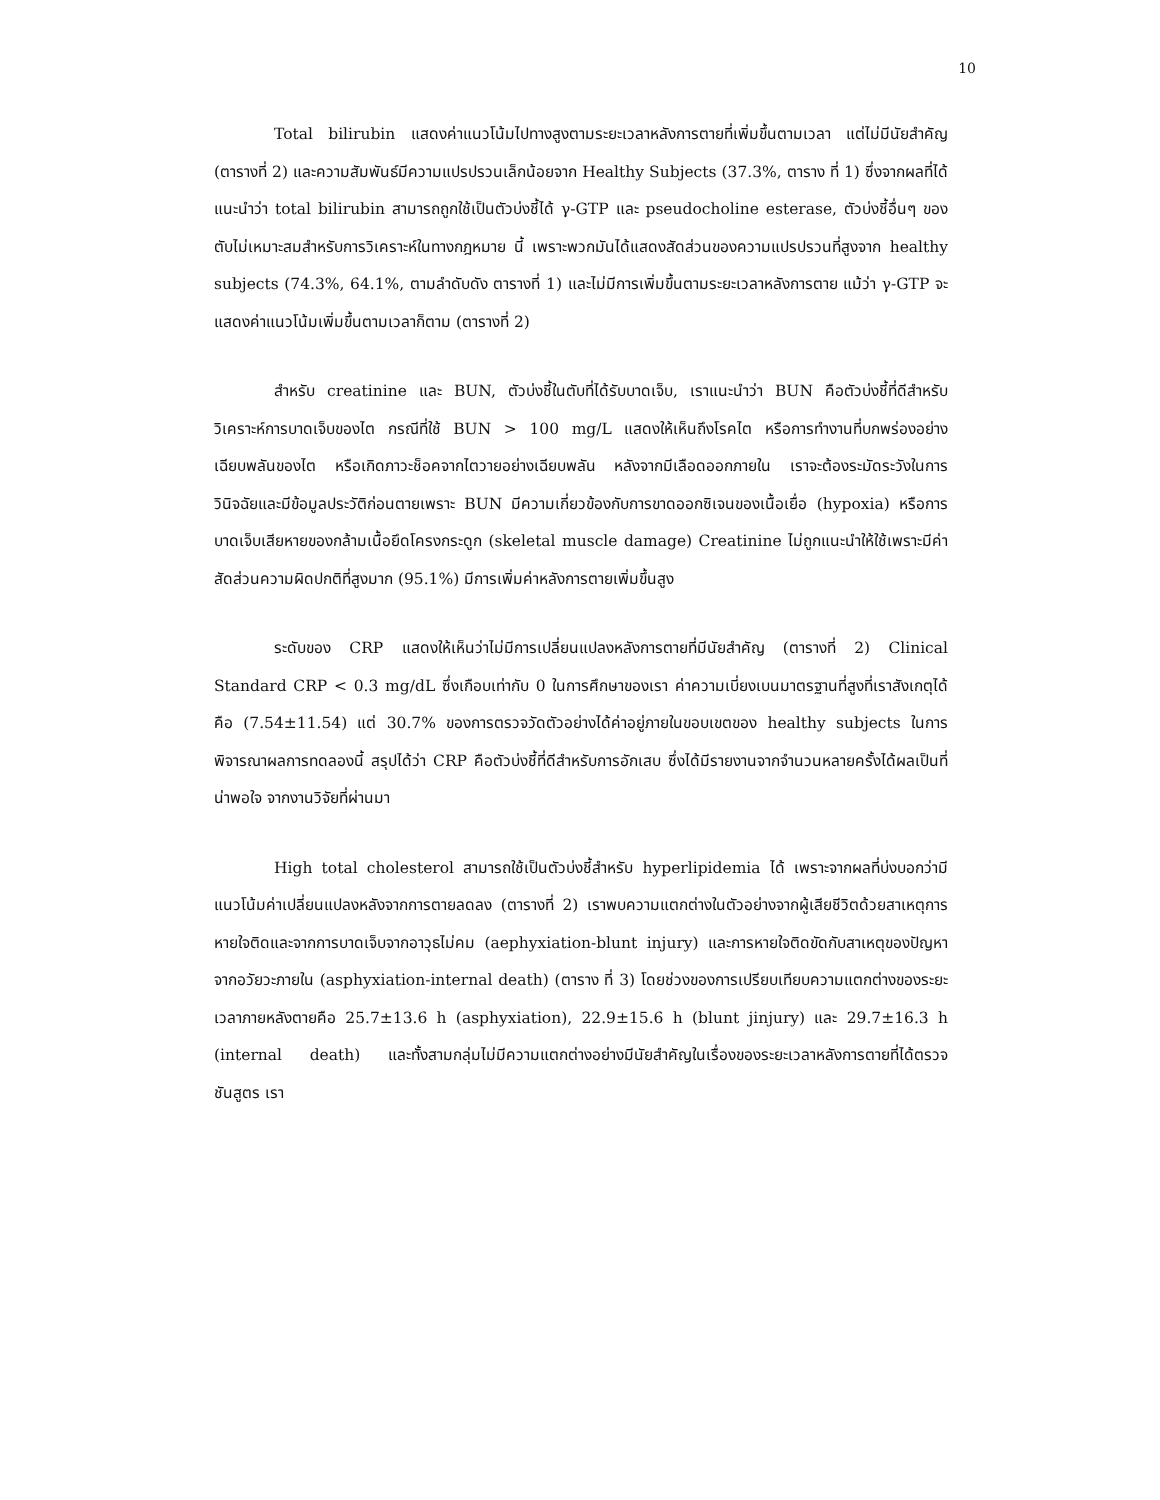10
Total bilirubin แสดงค่าแนวโน้มไปทางสูงตามระยะเวลาหลังการตายที่เพิ่มขึ้นตามเวลา แต่ไม่มีนัยสำคัญ (ตารางที่ 2) และความสัมพันธ์มีความแปรปรวนเล็กน้อยจาก Healthy Subjects (37.3%, ตาราง ที่ 1) ซึ่งจากผลที่ได้แนะนำว่า total bilirubin สามารถถูกใช้เป็นตัวบ่งชี้ได้ γ-GTP และ pseudocholine esterase, ตัวบ่งชี้อื่นๆ ของตับไม่เหมาะสมสำหรับการวิเคราะห์ในทางกฎหมาย นี้ เพราะพวกมันได้แสดงสัดส่วนของความแปรปรวนที่สูงจาก healthy subjects (74.3%, 64.1%, ตามลำดับดัง ตารางที่ 1) และไม่มีการเพิ่มขึ้นตามระยะเวลาหลังการตาย แม้ว่า γ-GTP จะแสดงค่าแนวโน้มเพิ่มขึ้นตามเวลาก็ตาม (ตารางที่ 2)
สำหรับ creatinine และ BUN, ตัวบ่งชี้ในตับที่ได้รับบาดเจ็บ, เราแนะนำว่า BUN คือตัวบ่งชี้ที่ดีสำหรับวิเคราะห์การบาดเจ็บของไต กรณีที่ใช้ BUN > 100 mg/L แสดงให้เห็นถึงโรคไต หรือการทำงานที่บกพร่องอย่างเฉียบพลันของไต หรือเกิดภาวะช็อคจากไตวายอย่างเฉียบพลัน หลังจากมีเลือดออกภายใน เราจะต้องระมัดระวังในการวินิจฉัยและมีข้อมูลประวัติก่อนตายเพราะ BUN มีความเกี่ยวข้องกับการขาดออกซิเจนของเนื้อเยื่อ (hypoxia) หรือการบาดเจ็บเสียหายของกล้ามเนื้อยึดโครงกระดูก (skeletal muscle damage) Creatinine ไม่ถูกแนะนำให้ใช้เพราะมีค่าสัดส่วนความผิดปกติที่สูงมาก (95.1%) มีการเพิ่มค่าหลังการตายเพิ่มขึ้นสูง
ระดับของ CRP แสดงให้เห็นว่าไม่มีการเปลี่ยนแปลงหลังการตายที่มีนัยสำคัญ (ตารางที่ 2) Clinical Standard CRP < 0.3 mg/dL ซึ่งเกือบเท่ากับ 0 ในการศึกษาของเรา ค่าความเบี่ยงเบนมาตรฐานที่สูงที่เราสังเกตุได้คือ (7.54±11.54) แต่ 30.7% ของการตรวจวัดตัวอย่างได้ค่าอยู่ภายในขอบเขตของ healthy subjects ในการพิจารณาผลการทดลองนี้ สรุปได้ว่า CRP คือตัวบ่งชี้ที่ดีสำหรับการอักเสบ ซึ่งได้มีรายงานจากจำนวนหลายครั้งได้ผลเป็นที่น่าพอใจ จากงานวิจัยที่ผ่านมา
High total cholesterol สามารถใช้เป็นตัวบ่งชี้สำหรับ hyperlipidemia ได้ เพราะจากผลที่บ่งบอกว่ามีแนวโน้มค่าเปลี่ยนแปลงหลังจากการตายลดลง (ตารางที่ 2) เราพบความแตกต่างในตัวอย่างจากผู้เสียชีวิตด้วยสาเหตุการหายใจติดและจากการบาดเจ็บจากอาวุธไม่คม (aephyxiation-blunt injury) และการหายใจติดขัดกับสาเหตุของปัญหา จากอวัยวะภายใน (asphyxiation-internal death) (ตาราง ที่ 3) โดยช่วงของการเปรียบเทียบความแตกต่างของระยะเวลาภายหลังตายคือ 25.7±13.6 h (asphyxiation), 22.9±15.6 h (blunt jinjury) และ 29.7±16.3 h (internal death) และทั้งสามกลุ่มไม่มีความแตกต่างอย่างมีนัยสำคัญในเรื่องของระยะเวลาหลังการตายที่ได้ตรวจชันสูตร เรา